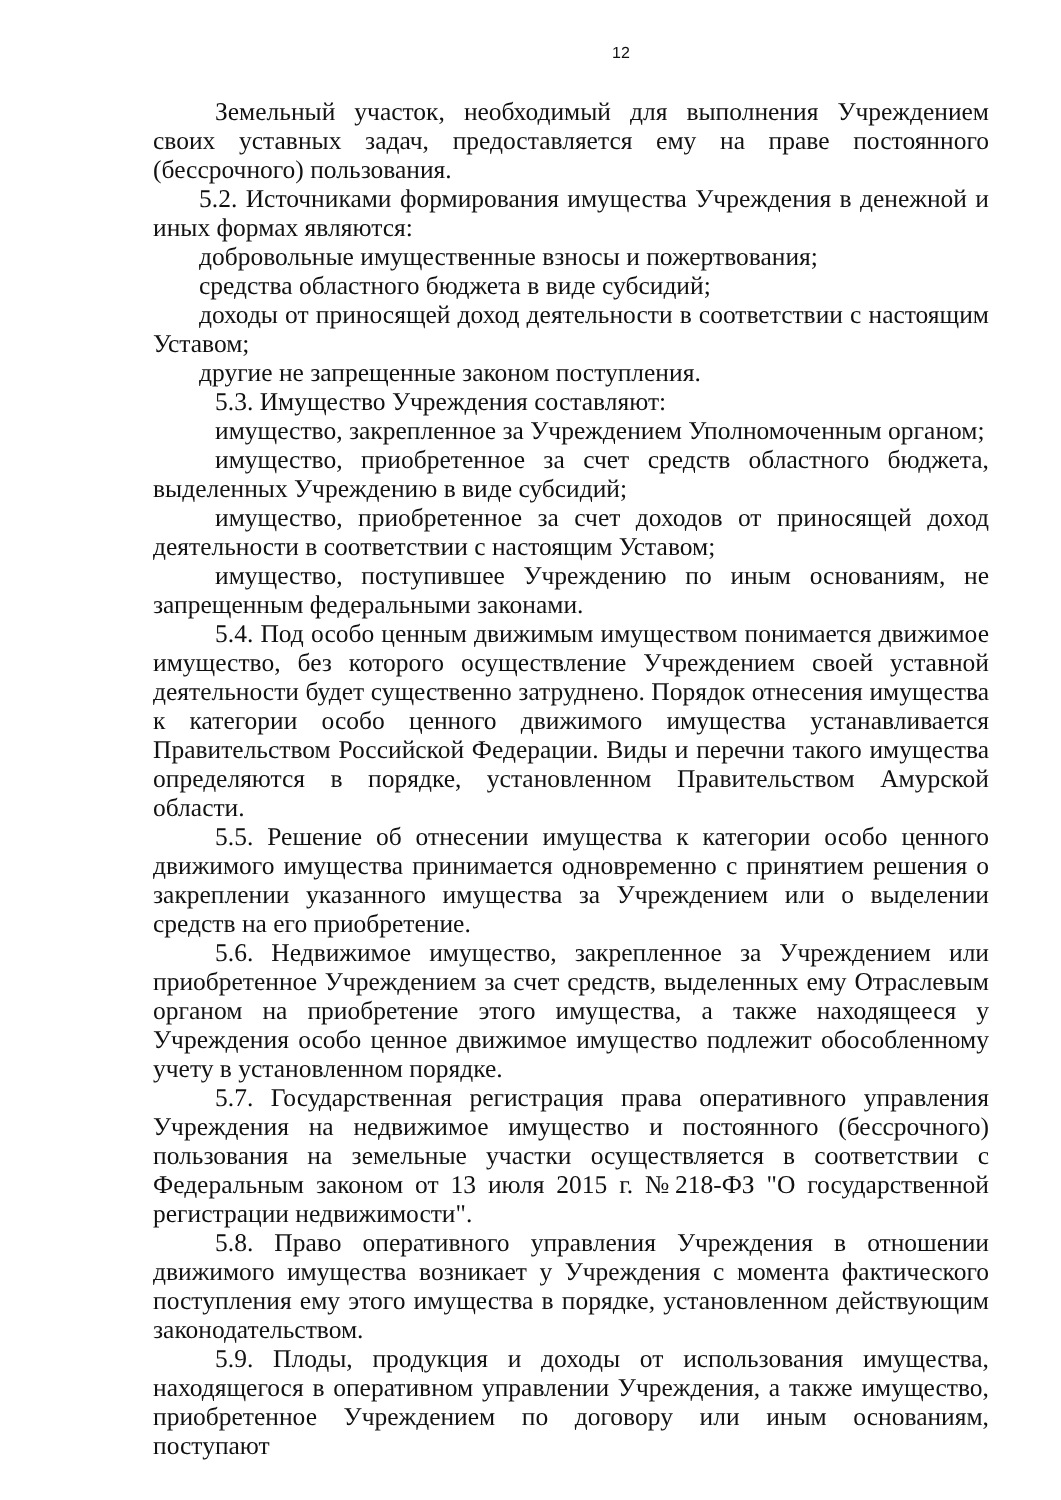12
Земельный участок, необходимый для выполнения Учреждением своих уставных задач, предоставляется ему на праве постоянного (бессрочного) пользования.
5.2. Источниками формирования имущества Учреждения в денежной и иных формах являются:
добровольные имущественные взносы и пожертвования;
средства областного бюджета в виде субсидий;
доходы от приносящей доход деятельности в соответствии с настоящим Уставом;
другие не запрещенные законом поступления.
5.3. Имущество Учреждения составляют:
имущество, закрепленное за Учреждением Уполномоченным органом;
имущество, приобретенное за счет средств областного бюджета, выделенных Учреждению в виде субсидий;
имущество, приобретенное за счет доходов от приносящей доход деятельности в соответствии с настоящим Уставом;
имущество, поступившее Учреждению по иным основаниям, не запрещенным федеральными законами.
5.4. Под особо ценным движимым имуществом понимается движимое имущество, без которого осуществление Учреждением своей уставной деятельности будет существенно затруднено. Порядок отнесения имущества к категории особо ценного движимого имущества устанавливается Правительством Российской Федерации. Виды и перечни такого имущества определяются в порядке, установленном Правительством Амурской области.
5.5. Решение об отнесении имущества к категории особо ценного движимого имущества принимается одновременно с принятием решения о закреплении указанного имущества за Учреждением или о выделении средств на его приобретение.
5.6. Недвижимое имущество, закрепленное за Учреждением или приобретенное Учреждением за счет средств, выделенных ему Отраслевым органом на приобретение этого имущества, а также находящееся у Учреждения особо ценное движимое имущество подлежит обособленному учету в установленном порядке.
5.7. Государственная регистрация права оперативного управления Учреждения на недвижимое имущество и постоянного (бессрочного) пользования на земельные участки осуществляется в соответствии с Федеральным законом от 13 июля 2015 г. №218-ФЗ "О государственной регистрации недвижимости".
5.8. Право оперативного управления Учреждения в отношении движимого имущества возникает у Учреждения с момента фактического поступления ему этого имущества в порядке, установленном действующим законодательством.
5.9. Плоды, продукция и доходы от использования имущества, находящегося в оперативном управлении Учреждения, а также имущество, приобретенное Учреждением по договору или иным основаниям, поступают